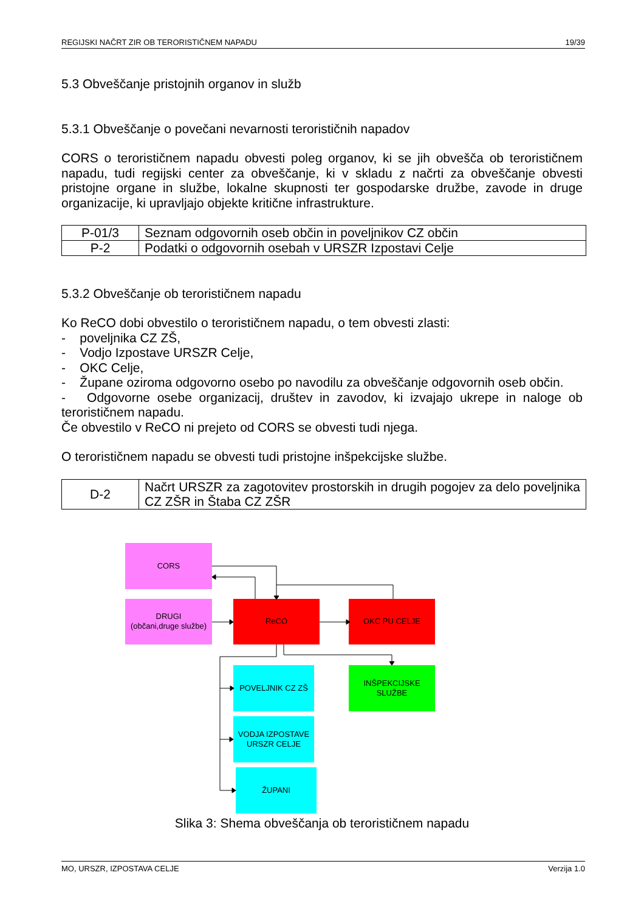REGIJSKI NAČRT ZIR OB TERORISTIČNEM NAPADU 19/39
5.3 Obveščanje pristojnih organov in služb
5.3.1 Obveščanje o povečani nevarnosti terorističnih napadov
CORS o terorističnem napadu obvesti poleg organov, ki se jih obvešča ob terorističnem napadu, tudi regijski center za obveščanje, ki v skladu z načrti za obveščanje obvesti pristojne organe in službe, lokalne skupnosti ter gospodarske družbe, zavode in druge organizacije, ki upravljajo objekte kritične infrastrukture.
| P-01/3 | Seznam odgovornih oseb občin in poveljnikov CZ občin |
| P-2 | Podatki o odgovornih osebah v URSZR Izpostavi Celje |
5.3.2 Obveščanje ob terorističnem napadu
Ko ReCO dobi obvestilo o terorističnem napadu, o tem obvesti zlasti:
- poveljnika CZ ZŠ,
- Vodjo Izpostave URSZR Celje,
- OKC Celje,
- Župane oziroma odgovorno osebo po navodilu za obveščanje odgovornih oseb občin.
- Odgovorne osebe organizacij, društev in zavodov, ki izvajajo ukrepe in naloge ob terorističnem napadu.
Če obvestilo v ReCO ni prejeto od CORS se obvesti tudi njega.
O terorističnem napadu se obvesti tudi pristojne inšpekcijske službe.
| D-2 | Načrt URSZR za zagotovitev prostorskih in drugih pogojev za delo poveljnika CZ ZŠR in Štaba CZ ZŠR |
CORS
DRUGI
(občani,druge službe)
ReCO
OKC PU CELJE
POVELJNIK CZ ZŠ
INŠPEKCIJSKE
SLUŽBE
VODJA IZPOSTAVE
URSZR CELJE
ŽUPANI
Slika 3: Shema obveščanja ob terorističnem napadu
MO, URSZR, IZPOSTAVA CELJE Verzija 1.0